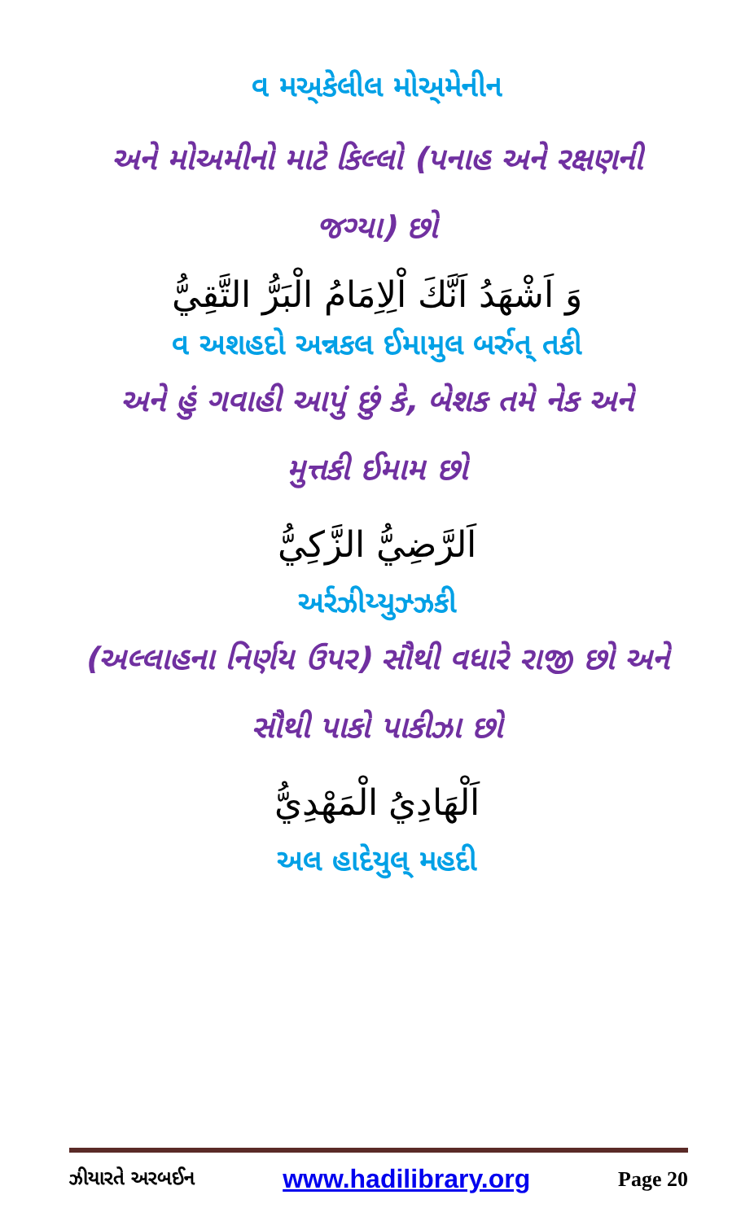વ મઅ્કેલીલ મોઅ્મેનીન
અને મોઅમીનો માટે કિલ્લો (પનાહ અને રક્ષણની
જગ્યા) છો
وَ اَشْهَدُ اَنَّكَ اْلِاِمَامُ الْبَرُّ التَّقِيُّ
વ અશહદો અન્નકલ ઈમામુલ બર્રુત્ તકી
અને હું ગવાહી આપું છું કે, બેશક તમે નેક અને
મુત્તકી ઈમામ છો
اَلرَّضِيُّ الزَّكِيُّ
અર્રઝીય્યુઝ્ઝકી
(અલ્લાહના નિર્ણય ઉપર) સૌથી વધારે રાજી છો અને
સૌથી પાકો પાકીઝા છો
اَلْهَادِيُ الْمَهْدِيُّ
અલ હાદેયુલ્ મહદી
ઝીયારતે અરબઈન www.hadilibrary.org Page 20